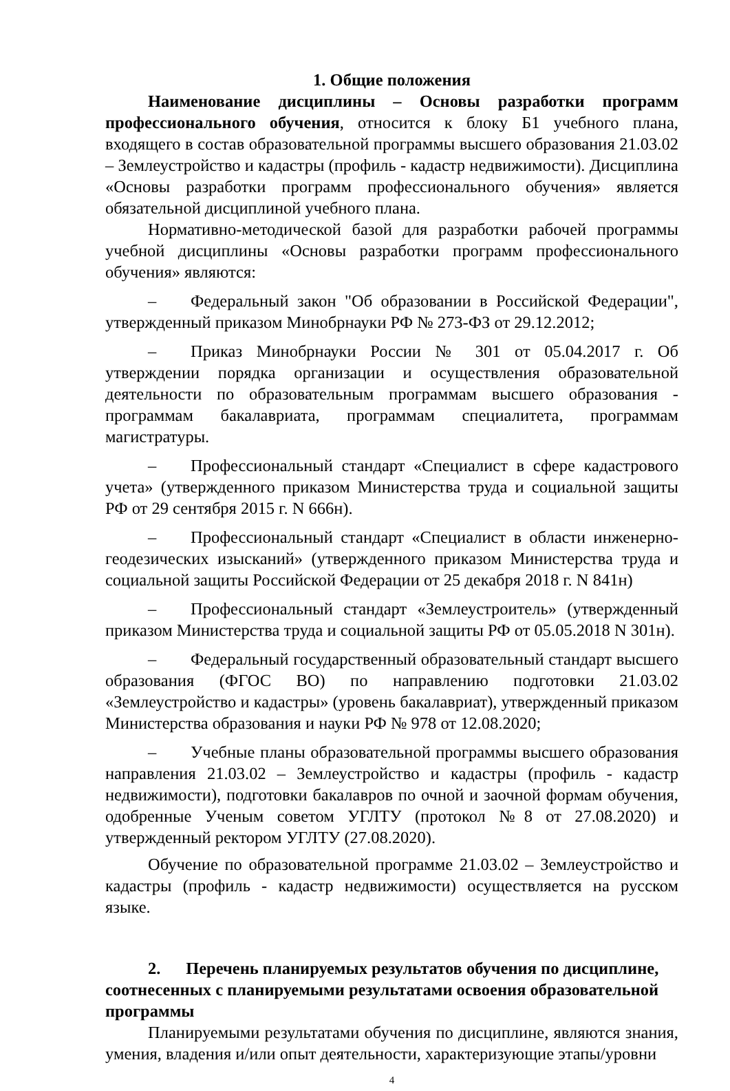1. Общие положения
Наименование дисциплины – Основы разработки программ профессионального обучения, относится к блоку Б1 учебного плана, входящего в состав образовательной программы высшего образования 21.03.02 – Землеустройство и кадастры (профиль - кадастр недвижимости). Дисциплина «Основы разработки программ профессионального обучения» является обязательной дисциплиной учебного плана.
Нормативно-методической базой для разработки рабочей программы учебной дисциплины «Основы разработки программ профессионального обучения» являются:
– Федеральный закон "Об образовании в Российской Федерации", утвержденный приказом Минобрнауки РФ № 273-ФЗ от 29.12.2012;
– Приказ Минобрнауки России № 301 от 05.04.2017 г. Об утверждении порядка организации и осуществления образовательной деятельности по образовательным программам высшего образования - программам бакалавриата, программам специалитета, программам магистратуры.
– Профессиональный стандарт «Специалист в сфере кадастрового учета» (утвержденного приказом Министерства труда и социальной защиты РФ от 29 сентября 2015 г. N 666н).
– Профессиональный стандарт «Специалист в области инженерно-геодезических изысканий» (утвержденного приказом Министерства труда и социальной защиты Российской Федерации от 25 декабря 2018 г. N 841н)
– Профессиональный стандарт «Землеустроитель» (утвержденный приказом Министерства труда и социальной защиты РФ от 05.05.2018 N 301н).
– Федеральный государственный образовательный стандарт высшего образования (ФГОС ВО) по направлению подготовки 21.03.02 «Землеустройство и кадастры» (уровень бакалавриат), утвержденный приказом Министерства образования и науки РФ № 978 от 12.08.2020;
– Учебные планы образовательной программы высшего образования направления 21.03.02 – Землеустройство и кадастры (профиль - кадастр недвижимости), подготовки бакалавров по очной и заочной формам обучения, одобренные Ученым советом УГЛТУ (протокол №8 от 27.08.2020) и утвержденный ректором УГЛТУ (27.08.2020).
Обучение по образовательной программе 21.03.02 – Землеустройство и кадастры (профиль - кадастр недвижимости) осуществляется на русском языке.
2. Перечень планируемых результатов обучения по дисциплине,
соотнесенных с планируемыми результатами освоения образовательной программы
Планируемыми результатами обучения по дисциплине, являются знания, умения, владения и/или опыт деятельности, характеризующие этапы/уровни
4